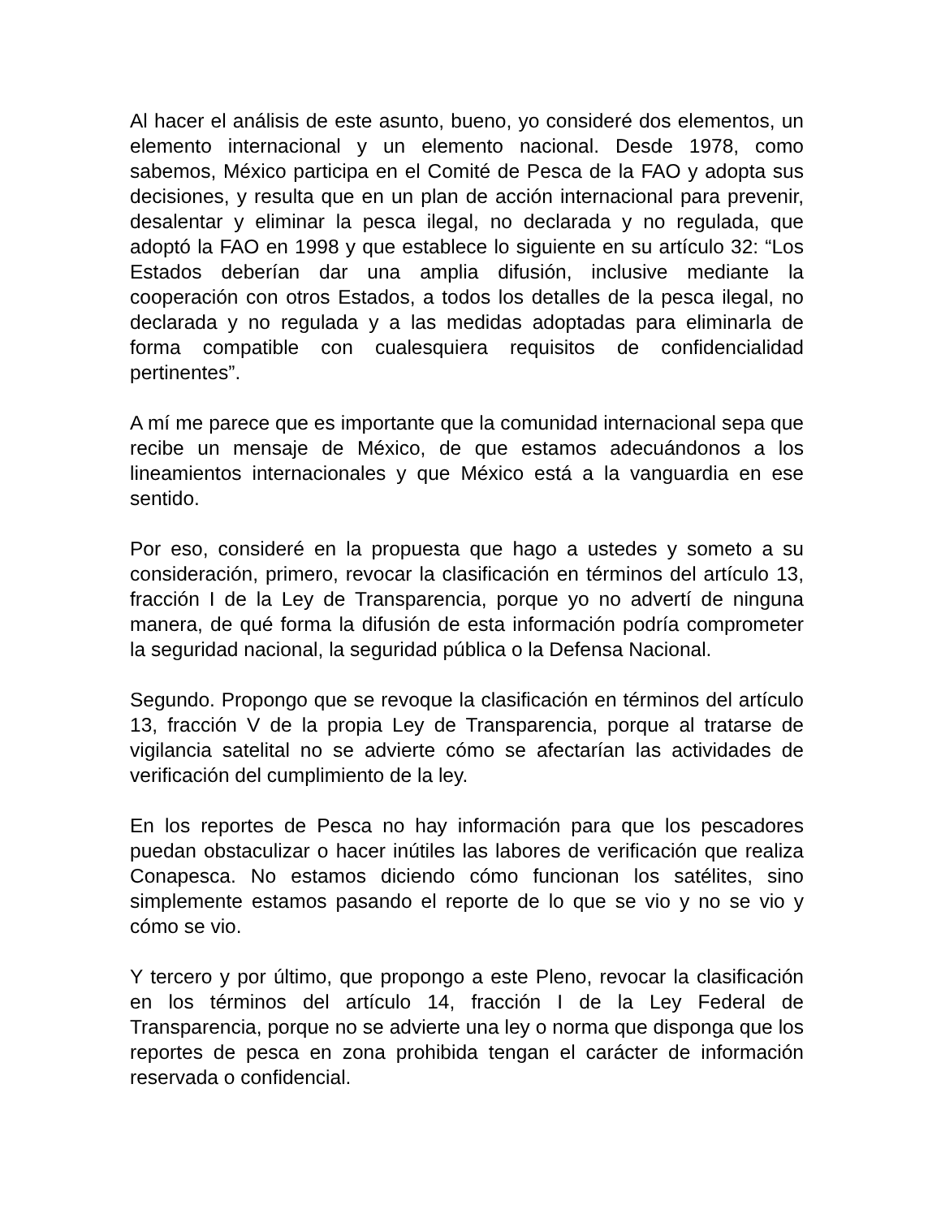Al hacer el análisis de este asunto, bueno, yo consideré dos elementos, un elemento internacional y un elemento nacional. Desde 1978, como sabemos, México participa en el Comité de Pesca de la FAO y adopta sus decisiones, y resulta que en un plan de acción internacional para prevenir, desalentar y eliminar la pesca ilegal, no declarada y no regulada, que adoptó la FAO en 1998 y que establece lo siguiente en su artículo 32: “Los Estados deberían dar una amplia difusión, inclusive mediante la cooperación con otros Estados, a todos los detalles de la pesca ilegal, no declarada y no regulada y a las medidas adoptadas para eliminarla de forma compatible con cualesquiera requisitos de confidencialidad pertinentes”.
A mí me parece que es importante que la comunidad internacional sepa que recibe un mensaje de México, de que estamos adecuándonos a los lineamientos internacionales y que México está a la vanguardia en ese sentido.
Por eso, consideré en la propuesta que hago a ustedes y someto a su consideración, primero, revocar la clasificación en términos del artículo 13, fracción I de la Ley de Transparencia, porque yo no advertí de ninguna manera, de qué forma la difusión de esta información podría comprometer la seguridad nacional, la seguridad pública o la Defensa Nacional.
Segundo. Propongo que se revoque la clasificación en términos del artículo 13, fracción V de la propia Ley de Transparencia, porque al tratarse de vigilancia satelital no se advierte cómo se afectarían las actividades de verificación del cumplimiento de la ley.
En los reportes de Pesca no hay información para que los pescadores puedan obstaculizar o hacer inútiles las labores de verificación que realiza Conapesca. No estamos diciendo cómo funcionan los satélites, sino simplemente estamos pasando el reporte de lo que se vio y no se vio y cómo se vio.
Y tercero y por último, que propongo a este Pleno, revocar la clasificación en los términos del artículo 14, fracción I de la Ley Federal de Transparencia, porque no se advierte una ley o norma que disponga que los reportes de pesca en zona prohibida tengan el carácter de información reservada o confidencial.